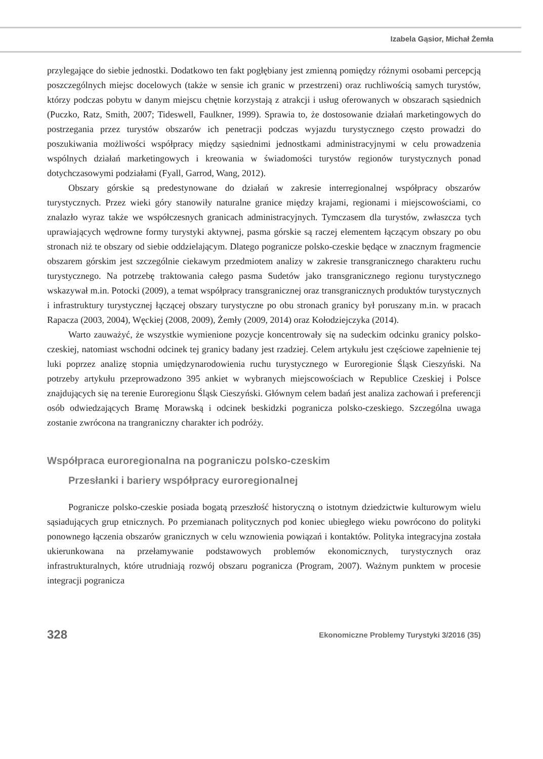Izabela Gąsior, Michał Żemła
przylegające do siebie jednostki. Dodatkowo ten fakt pogłębiany jest zmienną pomiędzy różnymi osobami percepcją poszczególnych miejsc docelowych (także w sensie ich granic w przestrzeni) oraz ruchliwością samych turystów, którzy podczas pobytu w danym miejscu chętnie korzystają z atrakcji i usług oferowanych w obszarach sąsiednich (Puczko, Ratz, Smith, 2007; Tideswell, Faulkner, 1999). Sprawia to, że dostosowanie działań marketingowych do postrzegania przez turystów obszarów ich penetracji podczas wyjazdu turystycznego często prowadzi do poszukiwania możliwości współpracy między sąsiednimi jednostkami administracyjnymi w celu prowadzenia wspólnych działań marketingowych i kreowania w świadomości turystów regionów turystycznych ponad dotychczasowymi podziałami (Fyall, Garrod, Wang, 2012).
Obszary górskie są predestynowane do działań w zakresie interregionalnej współpracy obszarów turystycznych. Przez wieki góry stanowiły naturalne granice między krajami, regionami i miejscowościami, co znalazło wyraz także we współczesnych granicach administracyjnych. Tymczasem dla turystów, zwłaszcza tych uprawiających wędrowne formy turystyki aktywnej, pasma górskie są raczej elementem łączącym obszary po obu stronach niż te obszary od siebie oddzielającym. Dlatego pogranicze polsko-czeskie będące w znacznym fragmencie obszarem górskim jest szczególnie ciekawym przedmiotem analizy w zakresie transgranicznego charakteru ruchu turystycznego. Na potrzebę traktowania całego pasma Sudetów jako transgranicznego regionu turystycznego wskazywał m.in. Potocki (2009), a temat współpracy transgranicznej oraz transgranicznych produktów turystycznych i infrastruktury turystycznej łączącej obszary turystyczne po obu stronach granicy był poruszany m.in. w pracach Rapacza (2003, 2004), Węckiej (2008, 2009), Żemły (2009, 2014) oraz Kołodziejczyka (2014).
Warto zauważyć, że wszystkie wymienione pozycje koncentrowały się na sudeckim odcinku granicy polsko-czeskiej, natomiast wschodni odcinek tej granicy badany jest rzadziej. Celem artykułu jest częściowe zapełnienie tej luki poprzez analizę stopnia umiędzynarodowienia ruchu turystycznego w Euroregionie Śląsk Cieszyński. Na potrzeby artykułu przeprowadzono 395 ankiet w wybranych miejscowościach w Republice Czeskiej i Polsce znajdujących się na terenie Euroregionu Śląsk Cieszyński. Głównym celem badań jest analiza zachowań i preferencji osób odwiedzających Bramę Morawską i odcinek beskidzki pogranicza polsko-czeskiego. Szczególna uwaga zostanie zwrócona na trangraniczny charakter ich podróży.
Współpraca euroregionalna na pograniczu polsko-czeskim
Przesłanki i bariery współpracy euroregionalnej
Pogranicze polsko-czeskie posiada bogatą przeszłość historyczną o istotnym dziedzictwie kulturowym wielu sąsiadujących grup etnicznych. Po przemianach politycznych pod koniec ubiegłego wieku powrócono do polityki ponownego łączenia obszarów granicznych w celu wznowienia powiązań i kontaktów. Polityka integracyjna została ukierunkowana na przełamywanie podstawowych problemów ekonomicznych, turystycznych oraz infrastrukturalnych, które utrudniają rozwój obszaru pogranicza (Program, 2007). Ważnym punktem w procesie integracji pogranicza
328 Ekonomiczne Problemy Turystyki 3/2016 (35)